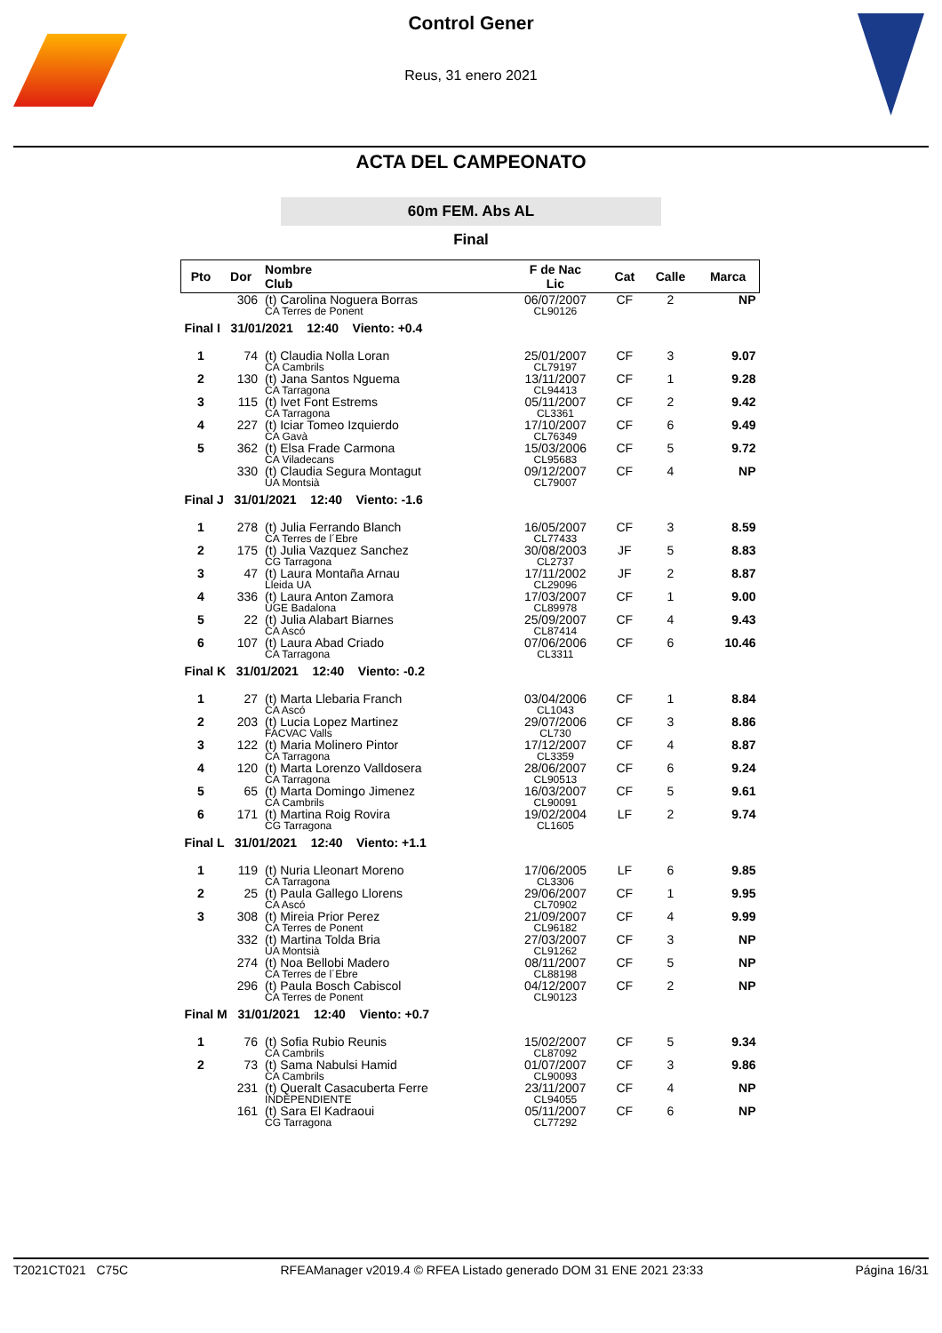Control Gener
Reus, 31 enero 2021
ACTA DEL CAMPEONATO
60m FEM. Abs AL
Final
| Pto | Dor | Nombre Club | F de Nac Lic | Cat | Calle | Marca |
| --- | --- | --- | --- | --- | --- | --- |
| | 306 | (t) Carolina Noguera Borras CA Terres de Ponent | 06/07/2007 CL90126 | CF | 2 | NP |
| Final I 31/01/2021 12:40 Viento: +0.4 | | | | | | |
| 1 | 74 | (t) Claudia Nolla Loran CA Cambrils | 25/01/2007 CL79197 | CF | 3 | 9.07 |
| 2 | 130 | (t) Jana Santos Nguema CA Tarragona | 13/11/2007 CL94413 | CF | 1 | 9.28 |
| 3 | 115 | (t) Ivet Font Estrems CA Tarragona | 05/11/2007 CL3361 | CF | 2 | 9.42 |
| 4 | 227 | (t) Iciar Tomeo Izquierdo CA Gavà | 17/10/2007 CL76349 | CF | 6 | 9.49 |
| 5 | 362 | (t) Elsa Frade Carmona CA Viladecans | 15/03/2006 CL95683 | CF | 5 | 9.72 |
| | 330 | (t) Claudia Segura Montagut UA Montsià | 09/12/2007 CL79007 | CF | 4 | NP |
| Final J 31/01/2021 12:40 Viento: -1.6 | | | | | | |
| 1 | 278 | (t) Julia Ferrando Blanch CA Terres de l´Ebre | 16/05/2007 CL77433 | CF | 3 | 8.59 |
| 2 | 175 | (t) Julia Vazquez Sanchez CG Tarragona | 30/08/2003 CL2737 | JF | 5 | 8.83 |
| 3 | 47 | (t) Laura Montaña Arnau Lleida UA | 17/11/2002 CL29096 | JF | 2 | 8.87 |
| 4 | 336 | (t) Laura Anton Zamora UGE Badalona | 17/03/2007 CL89978 | CF | 1 | 9.00 |
| 5 | 22 | (t) Julia Alabart Biarnes CA Ascó | 25/09/2007 CL87414 | CF | 4 | 9.43 |
| 6 | 107 | (t) Laura Abad Criado CA Tarragona | 07/06/2006 CL3311 | CF | 6 | 10.46 |
| Final K 31/01/2021 12:40 Viento: -0.2 | | | | | | |
| 1 | 27 | (t) Marta Llebaria Franch CA Ascó | 03/04/2006 CL1043 | CF | 1 | 8.84 |
| 2 | 203 | (t) Lucia Lopez Martinez FACVAC Valls | 29/07/2006 CL730 | CF | 3 | 8.86 |
| 3 | 122 | (t) Maria Molinero Pintor CA Tarragona | 17/12/2007 CL3359 | CF | 4 | 8.87 |
| 4 | 120 | (t) Marta Lorenzo Valldosera CA Tarragona | 28/06/2007 CL90513 | CF | 6 | 9.24 |
| 5 | 65 | (t) Marta Domingo Jimenez CA Cambrils | 16/03/2007 CL90091 | CF | 5 | 9.61 |
| 6 | 171 | (t) Martina Roig Rovira CG Tarragona | 19/02/2004 CL1605 | LF | 2 | 9.74 |
| Final L 31/01/2021 12:40 Viento: +1.1 | | | | | | |
| 1 | 119 | (t) Nuria Lleonart Moreno CA Tarragona | 17/06/2005 CL3306 | LF | 6 | 9.85 |
| 2 | 25 | (t) Paula Gallego Llorens CA Ascó | 29/06/2007 CL70902 | CF | 1 | 9.95 |
| 3 | 308 | (t) Mireia Prior Perez CA Terres de Ponent | 21/09/2007 CL96182 | CF | 4 | 9.99 |
| | 332 | (t) Martina Tolda Bria UA Montsià | 27/03/2007 CL91262 | CF | 3 | NP |
| | 274 | (t) Noa Bellobi Madero CA Terres de l´Ebre | 08/11/2007 CL88198 | CF | 5 | NP |
| | 296 | (t) Paula Bosch Cabiscol CA Terres de Ponent | 04/12/2007 CL90123 | CF | 2 | NP |
| Final M 31/01/2021 12:40 Viento: +0.7 | | | | | | |
| 1 | 76 | (t) Sofia Rubio Reunis CA Cambrils | 15/02/2007 CL87092 | CF | 5 | 9.34 |
| 2 | 73 | (t) Sama Nabulsi Hamid CA Cambrils | 01/07/2007 CL90093 | CF | 3 | 9.86 |
| | 231 | (t) Queralt Casacuberta Ferre INDEPENDIENTE | 23/11/2007 CL94055 | CF | 4 | NP |
| | 161 | (t) Sara El Kadraoui CG Tarragona | 05/11/2007 CL77292 | CF | 6 | NP |
T2021CT021 C75C RFEAManager v2019.4 © RFEA Listado generado DOM 31 ENE 2021 23:33 Página 16/31